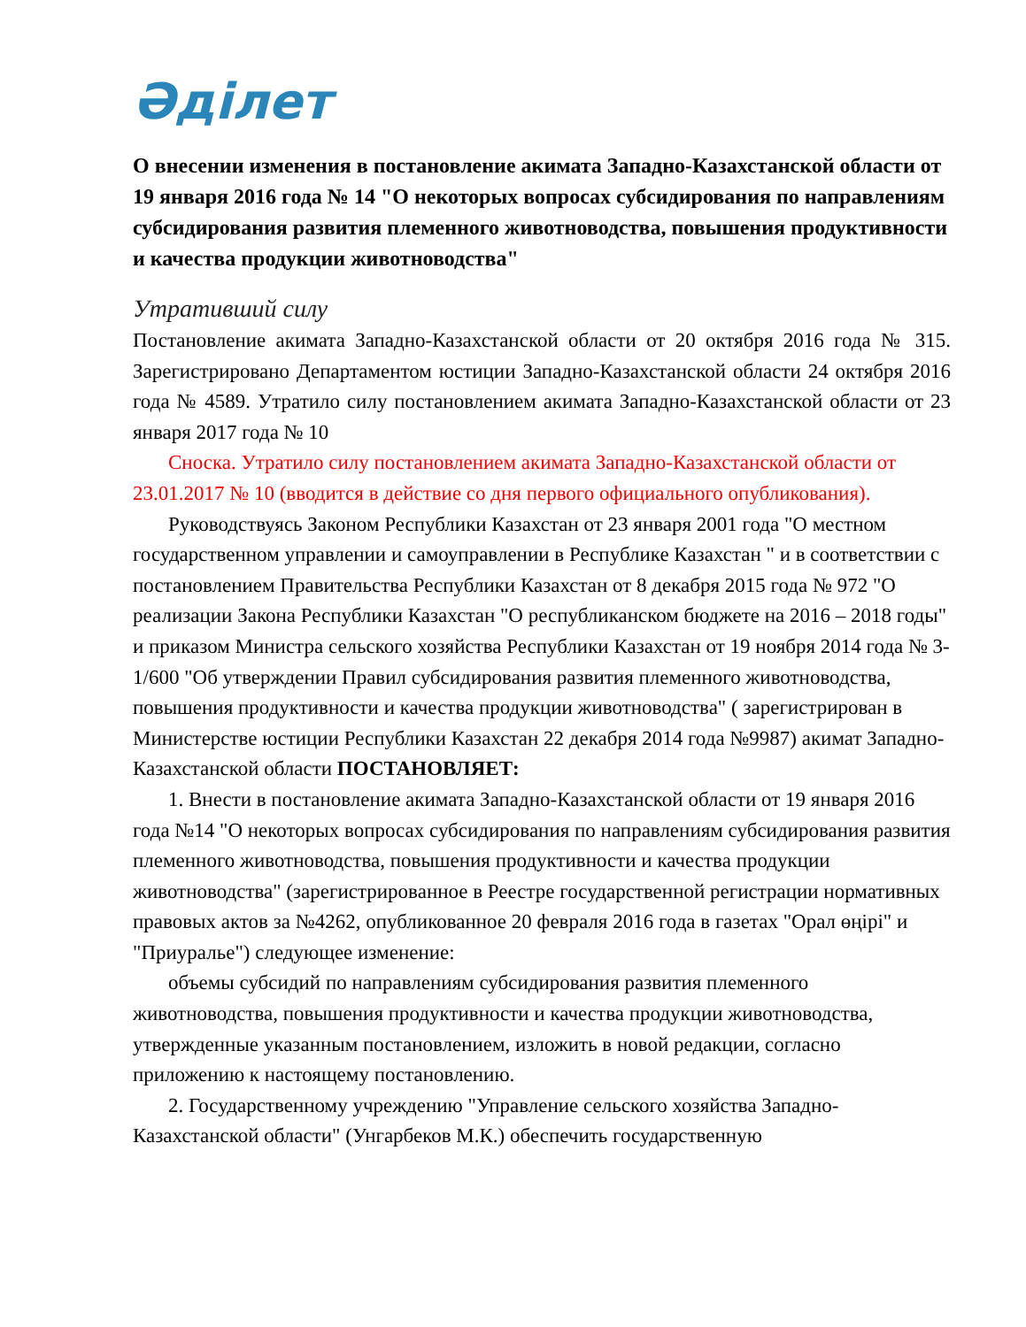Әділет
О внесении изменения в постановление акимата Западно-Казахстанской области от 19 января 2016 года № 14 "О некоторых вопросах субсидирования по направлениям субсидирования развития племенного животноводства, повышения продуктивности и качества продукции животноводства"
Утративший силу
Постановление акимата Западно-Казахстанской области от 20 октября 2016 года № 315. Зарегистрировано Департаментом юстиции Западно-Казахстанской области 24 октября 2016 года № 4589. Утратило силу постановлением акимата Западно-Казахстанской области от 23 января 2017 года № 10
Сноска. Утратило силу постановлением акимата Западно-Казахстанской области от 23.01.2017 № 10 (вводится в действие со дня первого официального опубликования).
Руководствуясь Законом Республики Казахстан от 23 января 2001 года "О местном государственном управлении и самоуправлении в Республике Казахстан " и в соответствии с постановлением Правительства Республики Казахстан от 8 декабря 2015 года № 972 "О реализации Закона Республики Казахстан "О республиканском бюджете на 2016 – 2018 годы" и приказом Министра сельского хозяйства Республики Казахстан от 19 ноября 2014 года № 3-1/600 "Об утверждении Правил субсидирования развития племенного животноводства, повышения продуктивности и качества продукции животноводства" ( зарегистрирован в Министерстве юстиции Республики Казахстан 22 декабря 2014 года №9987) акимат Западно-Казахстанской области ПОСТАНОВЛЯЕТ:
1. Внести в постановление акимата Западно-Казахстанской области от 19 января 2016 года №14 "О некоторых вопросах субсидирования по направлениям субсидирования развития племенного животноводства, повышения продуктивности и качества продукции животноводства" (зарегистрированное в Реестре государственной регистрации нормативных правовых актов за №4262, опубликованное 20 февраля 2016 года в газетах "Орал өңірі" и "Приуралье") следующее изменение:
объемы субсидий по направлениям субсидирования развития племенного животноводства, повышения продуктивности и качества продукции животноводства, утвержденные указанным постановлением, изложить в новой редакции, согласно приложению к настоящему постановлению.
2. Государственному учреждению "Управление сельского хозяйства Западно-Казахстанской области" (Унгарбеков М.К.) обеспечить государственную